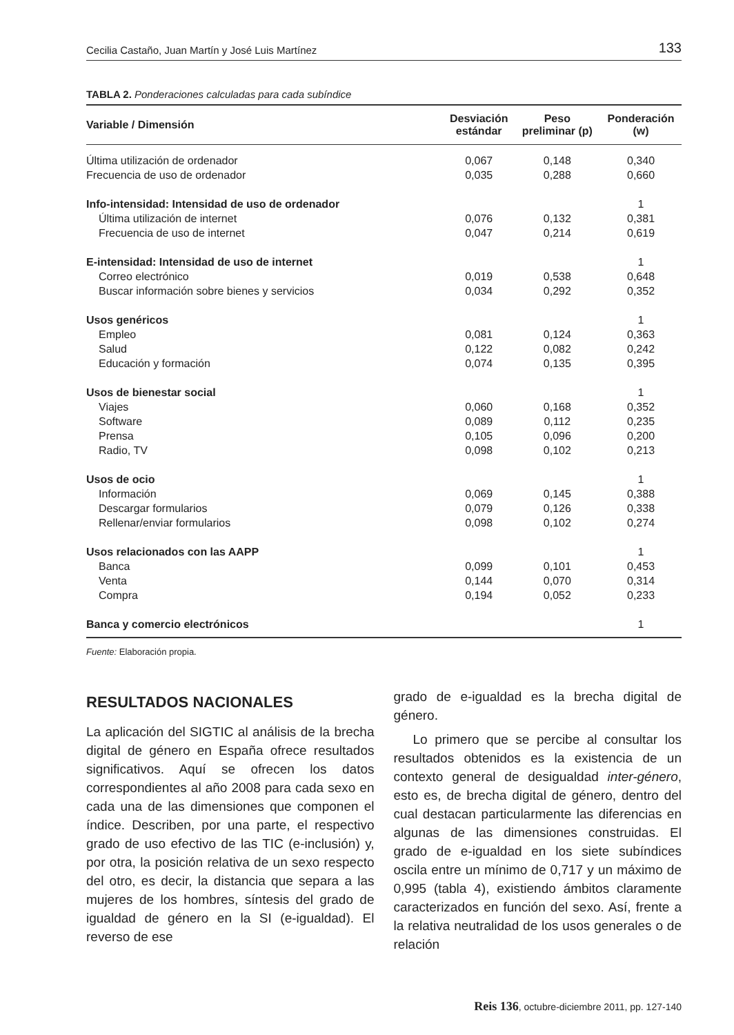Cecilia Castaño, Juan Martín y José Luis Martínez 133
TABLA 2. Ponderaciones calculadas para cada subíndice
| Variable / Dimensión | Desviación estándar | Peso preliminar (p) | Ponderación (w) |
| --- | --- | --- | --- |
| Última utilización de ordenador | 0,067 | 0,148 | 0,340 |
| Frecuencia de uso de ordenador | 0,035 | 0,288 | 0,660 |
| Info-intensidad: Intensidad de uso de ordenador | | | 1 |
| Última utilización de internet | 0,076 | 0,132 | 0,381 |
| Frecuencia de uso de internet | 0,047 | 0,214 | 0,619 |
| E-intensidad: Intensidad de uso de internet | | | 1 |
| Correo electrónico | 0,019 | 0,538 | 0,648 |
| Buscar información sobre bienes y servicios | 0,034 | 0,292 | 0,352 |
| Usos genéricos | | | 1 |
| Empleo | 0,081 | 0,124 | 0,363 |
| Salud | 0,122 | 0,082 | 0,242 |
| Educación y formación | 0,074 | 0,135 | 0,395 |
| Usos de bienestar social | | | 1 |
| Viajes | 0,060 | 0,168 | 0,352 |
| Software | 0,089 | 0,112 | 0,235 |
| Prensa | 0,105 | 0,096 | 0,200 |
| Radio, TV | 0,098 | 0,102 | 0,213 |
| Usos de ocio | | | 1 |
| Información | 0,069 | 0,145 | 0,388 |
| Descargar formularios | 0,079 | 0,126 | 0,338 |
| Rellenar/enviar formularios | 0,098 | 0,102 | 0,274 |
| Usos relacionados con las AAPP | | | 1 |
| Banca | 0,099 | 0,101 | 0,453 |
| Venta | 0,144 | 0,070 | 0,314 |
| Compra | 0,194 | 0,052 | 0,233 |
| Banca y comercio electrónicos | | | 1 |
Fuente: Elaboración propia.
RESULTADOS NACIONALES
La aplicación del SIGTIC al análisis de la brecha digital de género en España ofrece resultados significativos. Aquí se ofrecen los datos correspondientes al año 2008 para cada sexo en cada una de las dimensiones que componen el índice. Describen, por una parte, el respectivo grado de uso efectivo de las TIC (e-inclusión) y, por otra, la posición relativa de un sexo respecto del otro, es decir, la distancia que separa a las mujeres de los hombres, síntesis del grado de igualdad de género en la SI (e-igualdad). El reverso de ese
grado de e-igualdad es la brecha digital de género.
Lo primero que se percibe al consultar los resultados obtenidos es la existencia de un contexto general de desigualdad inter-género, esto es, de brecha digital de género, dentro del cual destacan particularmente las diferencias en algunas de las dimensiones construidas. El grado de e-igualdad en los siete subíndices oscila entre un mínimo de 0,717 y un máximo de 0,995 (tabla 4), existiendo ámbitos claramente caracterizados en función del sexo. Así, frente a la relativa neutralidad de los usos generales o de relación
Reis 136, octubre-diciembre 2011, pp. 127-140